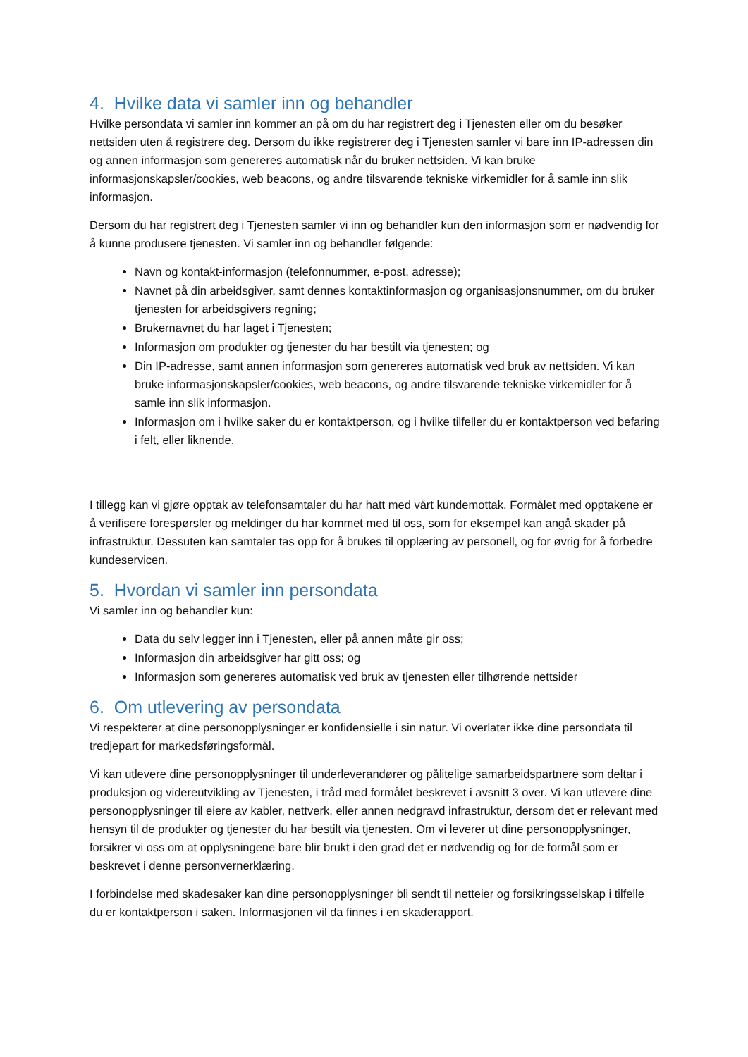4. Hvilke data vi samler inn og behandler
Hvilke persondata vi samler inn kommer an på om du har registrert deg i Tjenesten eller om du besøker nettsiden uten å registrere deg. Dersom du ikke registrerer deg i Tjenesten samler vi bare inn IP-adressen din og annen informasjon som genereres automatisk når du bruker nettsiden. Vi kan bruke informasjonskapsler/cookies, web beacons, og andre tilsvarende tekniske virkemidler for å samle inn slik informasjon.
Dersom du har registrert deg i Tjenesten samler vi inn og behandler kun den informasjon som er nødvendig for å kunne produsere tjenesten. Vi samler inn og behandler følgende:
Navn og kontakt-informasjon (telefonnummer, e-post, adresse);
Navnet på din arbeidsgiver, samt dennes kontaktinformasjon og organisasjonsnummer, om du bruker tjenesten for arbeidsgivers regning;
Brukernavnet du har laget i Tjenesten;
Informasjon om produkter og tjenester du har bestilt via tjenesten; og
Din IP-adresse, samt annen informasjon som genereres automatisk ved bruk av nettsiden. Vi kan bruke informasjonskapsler/cookies, web beacons, og andre tilsvarende tekniske virkemidler for å samle inn slik informasjon.
Informasjon om i hvilke saker du er kontaktperson, og i hvilke tilfeller du er kontaktperson ved befaring i felt, eller liknende.
I tillegg kan vi gjøre opptak av telefonsamtaler du har hatt med vårt kundemottak. Formålet med opptakene er å verifisere forespørsler og meldinger du har kommet med til oss, som for eksempel kan angå skader på infrastruktur. Dessuten kan samtaler tas opp for å brukes til opplæring av personell, og for øvrig for å forbedre kundeservicen.
5. Hvordan vi samler inn persondata
Vi samler inn og behandler kun:
Data du selv legger inn i Tjenesten, eller på annen måte gir oss;
Informasjon din arbeidsgiver har gitt oss; og
Informasjon som genereres automatisk ved bruk av tjenesten eller tilhørende nettsider
6. Om utlevering av persondata
Vi respekterer at dine personopplysninger er konfidensielle i sin natur. Vi overlater ikke dine persondata til tredjepart for markedsføringsformål.
Vi kan utlevere dine personopplysninger til underleverandører og pålitelige samarbeidspartnere som deltar i produksjon og videreutvikling av Tjenesten, i tråd med formålet beskrevet i avsnitt 3 over. Vi kan utlevere dine personopplysninger til eiere av kabler, nettverk, eller annen nedgravd infrastruktur, dersom det er relevant med hensyn til de produkter og tjenester du har bestilt via tjenesten. Om vi leverer ut dine personopplysninger, forsikrer vi oss om at opplysningene bare blir brukt i den grad det er nødvendig og for de formål som er beskrevet i denne personvernerklæring.
I forbindelse med skadesaker kan dine personopplysninger bli sendt til netteier og forsikringsselskap i tilfelle du er kontaktperson i saken. Informasjonen vil da finnes i en skaderapport.